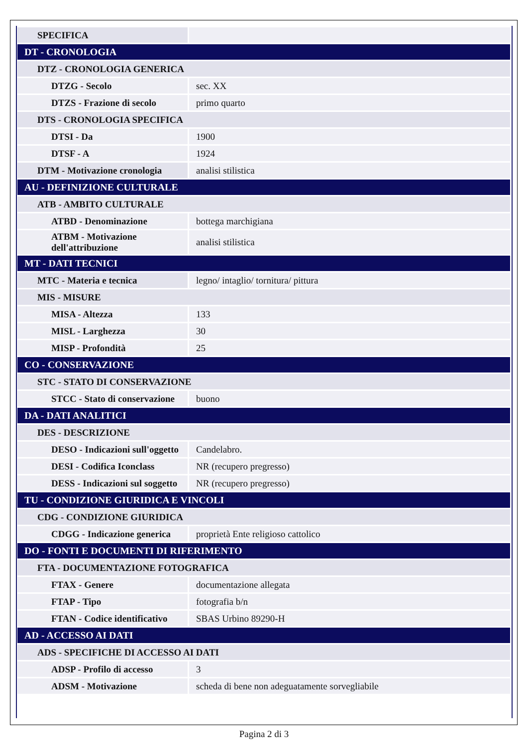| SPECIFICA | |
| DT - CRONOLOGIA | |
| DTZ - CRONOLOGIA GENERICA | |
| DTZG - Secolo | sec. XX |
| DTZS - Frazione di secolo | primo quarto |
| DTS - CRONOLOGIA SPECIFICA | |
| DTSI - Da | 1900 |
| DTSF - A | 1924 |
| DTM - Motivazione cronologia | analisi stilistica |
| AU - DEFINIZIONE CULTURALE | |
| ATB - AMBITO CULTURALE | |
| ATBD - Denominazione | bottega marchigiana |
| ATBM - Motivazione dell'attribuzione | analisi stilistica |
| MT - DATI TECNICI | |
| MTC - Materia e tecnica | legno/ intaglio/ tornitura/ pittura |
| MIS - MISURE | |
| MISA - Altezza | 133 |
| MISL - Larghezza | 30 |
| MISP - Profondità | 25 |
| CO - CONSERVAZIONE | |
| STC - STATO DI CONSERVAZIONE | |
| STCC - Stato di conservazione | buono |
| DA - DATI ANALITICI | |
| DES - DESCRIZIONE | |
| DESO - Indicazioni sull'oggetto | Candelabro. |
| DESI - Codifica Iconclass | NR (recupero pregresso) |
| DESS - Indicazioni sul soggetto | NR (recupero pregresso) |
| TU - CONDIZIONE GIURIDICA E VINCOLI | |
| CDG - CONDIZIONE GIURIDICA | |
| CDGG - Indicazione generica | proprietà Ente religioso cattolico |
| DO - FONTI E DOCUMENTI DI RIFERIMENTO | |
| FTA - DOCUMENTAZIONE FOTOGRAFICA | |
| FTAX - Genere | documentazione allegata |
| FTAP - Tipo | fotografia b/n |
| FTAN - Codice identificativo | SBAS Urbino 89290-H |
| AD - ACCESSO AI DATI | |
| ADS - SPECIFICHE DI ACCESSO AI DATI | |
| ADSP - Profilo di accesso | 3 |
| ADSM - Motivazione | scheda di bene non adeguatamente sorvegliabile |
Pagina 2 di 3